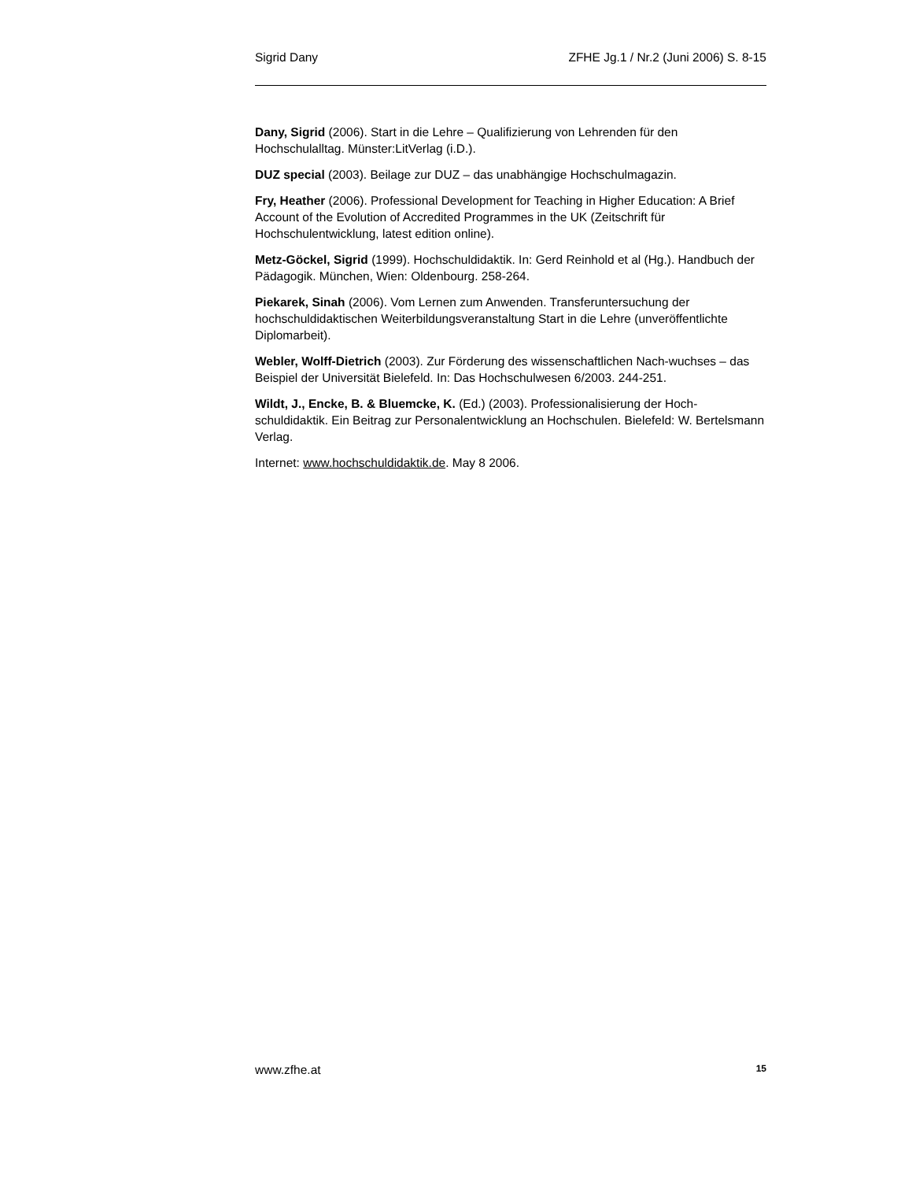Sigrid Dany ZFHE Jg.1 / Nr.2 (Juni 2006) S. 8-15
Dany, Sigrid (2006). Start in die Lehre – Qualifizierung von Lehrenden für den Hochschulalltag. Münster:LitVerlag (i.D.).
DUZ special (2003). Beilage zur DUZ – das unabhängige Hochschulmagazin.
Fry, Heather (2006). Professional Development for Teaching in Higher Education: A Brief Account of the Evolution of Accredited Programmes in the UK (Zeitschrift für Hochschulentwicklung, latest edition online).
Metz-Göckel, Sigrid (1999). Hochschuldidaktik. In: Gerd Reinhold et al (Hg.). Handbuch der Pädagogik. München, Wien: Oldenbourg. 258-264.
Piekarek, Sinah (2006). Vom Lernen zum Anwenden. Transferuntersuchung der hochschuldidaktischen Weiterbildungsveranstaltung Start in die Lehre (unveröffentlichte Diplomarbeit).
Webler, Wolff-Dietrich (2003). Zur Förderung des wissenschaftlichen Nach-wuchses – das Beispiel der Universität Bielefeld. In: Das Hochschulwesen 6/2003. 244-251.
Wildt, J., Encke, B. & Bluemcke, K. (Ed.) (2003). Professionalisierung der Hoch-schuldidaktik. Ein Beitrag zur Personalentwicklung an Hochschulen. Bielefeld: W. Bertelsmann Verlag.
Internet: www.hochschuldidaktik.de. May 8 2006.
www.zfhe.at 15